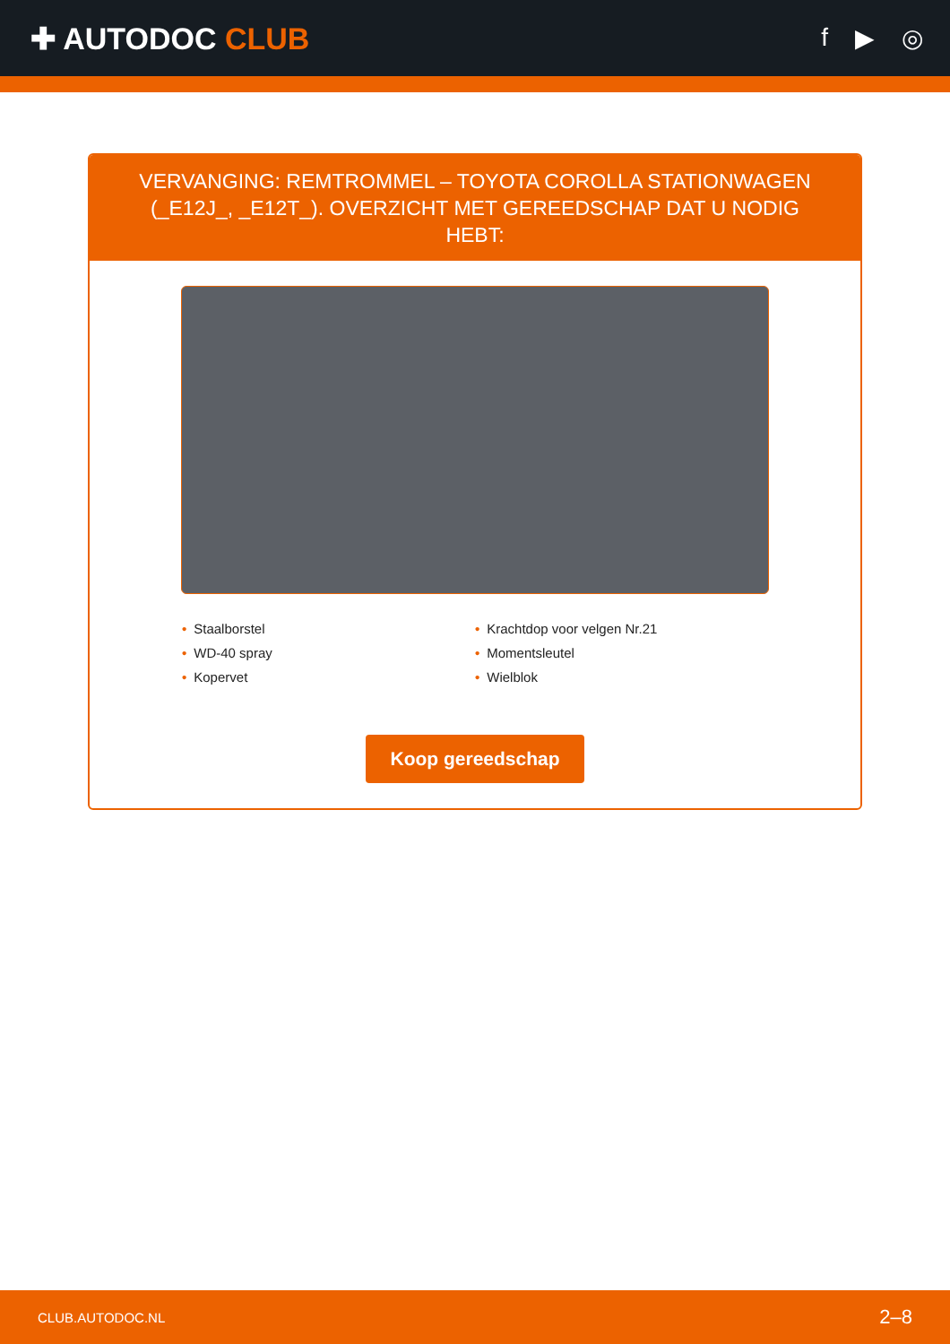✚ AUTODOC CLUB
f ▶ ◎
VERVANGING: REMTROMMEL – TOYOTA COROLLA STATIONWAGEN (_E12J_, _E12T_). OVERZICHT MET GEREEDSCHAP DAT U NODIG HEBT:
• Staalborstel
• WD-40 spray
• Kopervet
• Krachtdop voor velgen Nr.21
• Momentsleutel
• Wielblok
Koop gereedschap
CLUB.AUTODOC.NL 2–8